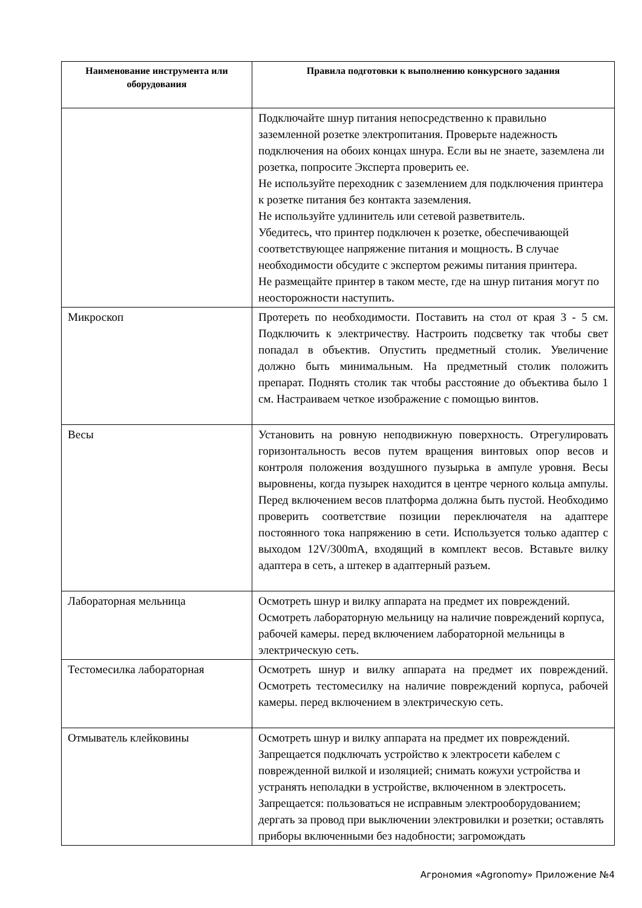| Наименование инструмента или оборудования | Правила подготовки к выполнению конкурсного задания |
| --- | --- |
| | Подключайте шнур питания непосредственно к правильно заземленной розетке электропитания. Проверьте надежность подключения на обоих концах шнура. Если вы не знаете, заземлена ли розетка, попросите Эксперта проверить ее. Не используйте переходник с заземлением для подключения принтера к розетке питания без контакта заземления. Не используйте удлинитель или сетевой разветвитель. Убедитесь, что принтер подключен к розетке, обеспечивающей соответствующее напряжение питания и мощность. В случае необходимости обсудите с экспертом режимы питания принтера. Не размещайте принтер в таком месте, где на шнур питания могут по неосторожности наступить. |
| Микроскоп | Протереть по необходимости. Поставить на стол от края 3 - 5 см. Подключить к электричеству. Настроить подсветку так чтобы свет попадал в объектив. Опустить предметный столик. Увеличение должно быть минимальным. На предметный столик положить препарат. Поднять столик так чтобы расстояние до объектива было 1 см. Настраиваем четкое изображение с помощью винтов. |
| Весы | Установить на ровную неподвижную поверхность. Отрегулировать горизонтальность весов путем вращения винтовых опор весов и контроля положения воздушного пузырька в ампуле уровня. Весы выровнены, когда пузырек находится в центре черного кольца ампулы. Перед включением весов платформа должна быть пустой. Необходимо проверить соответствие позиции переключателя на адаптере постоянного тока напряжению в сети. Используется только адаптер с выходом 12V/300mA, входящий в комплект весов. Вставьте вилку адаптера в сеть, а штекер в адаптерный разъем. |
| Лабораторная мельница | Осмотреть шнур и вилку аппарата на предмет их повреждений. Осмотреть лабораторную мельницу на наличие повреждений корпуса, рабочей камеры. перед включением лабораторной мельницы в электрическую сеть. |
| Тестомесилка лабораторная | Осмотреть шнур и вилку аппарата на предмет их повреждений. Осмотреть тестомесилку на наличие повреждений корпуса, рабочей камеры. перед включением в электрическую сеть. |
| Отмыватель клейковины | Осмотреть шнур и вилку аппарата на предмет их повреждений. Запрещается подключать устройство к электросети кабелем с поврежденной вилкой и изоляцией; снимать кожухи устройства и устранять неполадки в устройстве, включенном в электросеть. Запрещается: пользоваться не исправным электрооборудованием; дергать за провод при выключении электровилки и розетки; оставлять приборы включенными без надобности; загромождать |
Агрономия «Agronomy» Приложение №4